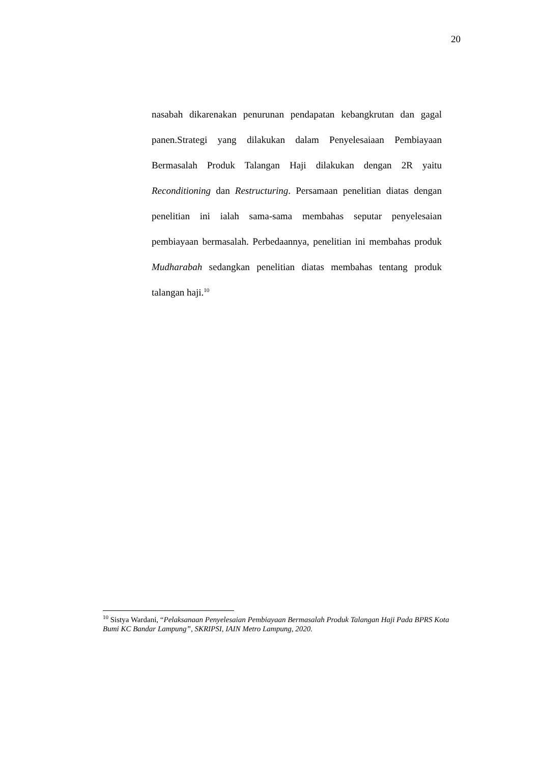20
nasabah dikarenakan penurunan pendapatan kebangkrutan dan gagal panen.Strategi yang dilakukan dalam Penyelesaiaan Pembiayaan Bermasalah Produk Talangan Haji dilakukan dengan 2R yaitu Reconditioning dan Restructuring. Persamaan penelitian diatas dengan penelitian ini ialah sama-sama membahas seputar penyelesaian pembiayaan bermasalah. Perbedaannya, penelitian ini membahas produk Mudharabah sedangkan penelitian diatas membahas tentang produk talangan haji.<sup>10</sup>
<sup>10</sup> Sistya Wardani, “Pelaksanaan Penyelesaian Pembiayaan Bermasalah Produk Talangan Haji Pada BPRS Kota Bumi KC Bandar Lampung”, SKRIPSI, IAIN Metro Lampung, 2020.